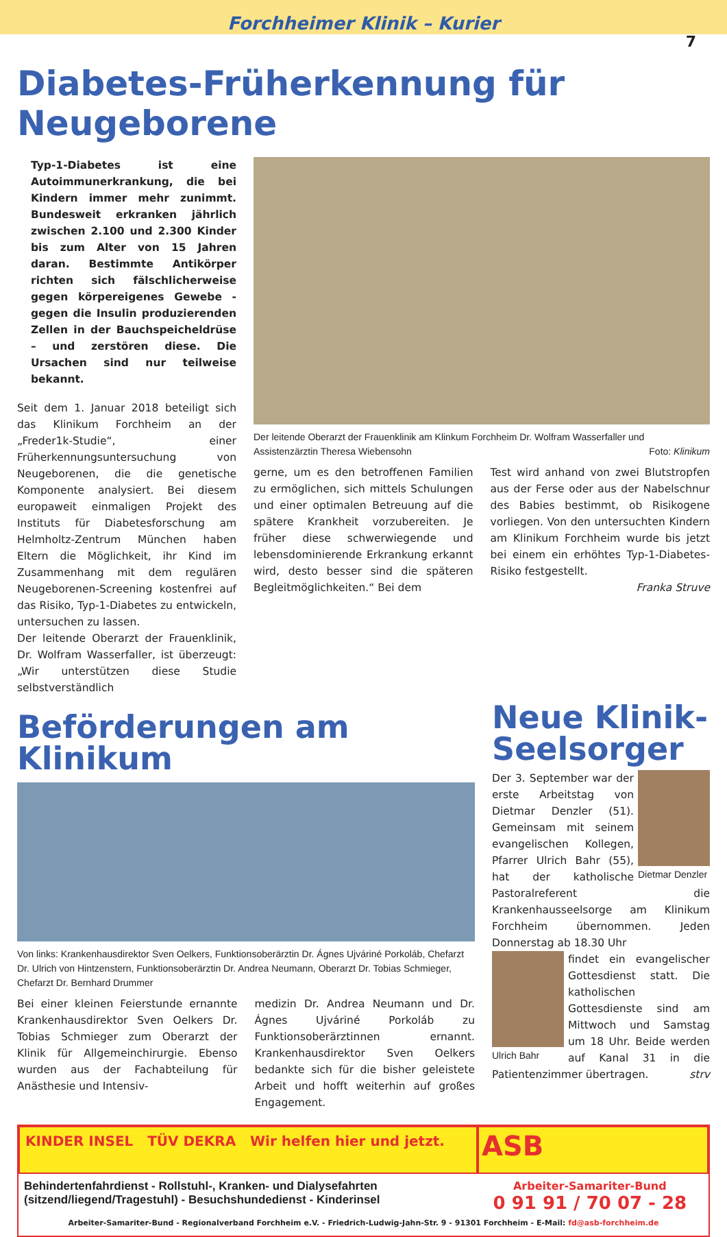Forchheimer Klinik – Kurier
7
Diabetes-Früherkennung für Neugeborene
Typ-1-Diabetes ist eine Autoimmunerkrankung, die bei Kindern immer mehr zunimmt. Bundesweit erkranken jährlich zwischen 2.100 und 2.300 Kinder bis zum Alter von 15 Jahren daran. Bestimmte Antikörper richten sich fälschlicherweise gegen körpereigenes Gewebe - gegen die Insulin produzierenden Zellen in der Bauchspeicheldrüse – und zerstören diese. Die Ursachen sind nur teilweise bekannt.
Seit dem 1. Januar 2018 beteiligt sich das Klinikum Forchheim an der „Freder1k-Studie“, einer Früherkennungsuntersuchung von Neugeborenen, die die genetische Komponente analysiert. Bei diesem europaweit einmaligen Projekt des Instituts für Diabetesforschung am Helmholtz-Zentrum München haben Eltern die Möglichkeit, ihr Kind im Zusammenhang mit dem regulären Neugeborenen-Screening kostenfrei auf das Risiko, Typ-1-Diabetes zu entwickeln, untersuchen zu lassen.
Der leitende Oberarzt der Frauenklinik, Dr. Wolfram Wasserfaller, ist überzeugt: „Wir unterstützen diese Studie selbstverständlich
Der leitende Oberarzt der Frauenklinik am Klinkum Forchheim Dr. Wolfram Wasserfaller und Assistenzärztin Theresa Wiebensohn Foto: Klinikum
gerne, um es den betroffenen Familien zu ermöglichen, sich mittels Schulungen und einer optimalen Betreuung auf die spätere Krankheit vorzubereiten. Je früher diese schwerwiegende und lebensdominierende Erkrankung erkannt wird, desto besser sind die späteren Begleitmöglichkeiten.“ Bei dem
Test wird anhand von zwei Blutstropfen aus der Ferse oder aus der Nabelschnur des Babies bestimmt, ob Risikogene vorliegen. Von den untersuchten Kindern am Klinikum Forchheim wurde bis jetzt bei einem ein erhöhtes Typ-1-Diabetes-Risiko festgestellt.
Franka Struve
Beförderungen am Klinikum
Von links: Krankenhausdirektor Sven Oelkers, Funktionsoberärztin Dr. Ágnes Ujváriné Porkoláb, Chefarzt Dr. Ulrich von Hintzenstern, Funktionsoberärztin Dr. Andrea Neumann, Oberarzt Dr. Tobias Schmieger, Chefarzt Dr. Bernhard Drummer
Bei einer kleinen Feierstunde ernannte Krankenhausdirektor Sven Oelkers Dr. Tobias Schmieger zum Oberarzt der Klinik für Allgemeinchirurgie. Ebenso wurden aus der Fachabteilung für Anästhesie und Intensiv-
medizin Dr. Andrea Neumann und Dr. Ágnes Ujváriné Porkoláb zu Funktionsoberärztinnen ernannt. Krankenhausdirektor Sven Oelkers bedankte sich für die bisher geleistete Arbeit und hofft weiterhin auf großes Engagement.
Neue Klinik-Seelsorger
Dietmar Denzler
Der 3. September war der erste Arbeitstag von Dietmar Denzler (51). Gemeinsam mit seinem evangelischen Kollegen, Pfarrer Ulrich Bahr (55), hat der katholische Pastoralreferent die Krankenhausseelsorge am Klinikum Forchheim übernommen. Jeden Donnerstag ab 18.30 Uhr
Ulrich Bahr
findet ein evangelischer Gottesdienst statt. Die katholischen Gottesdienste sind am Mittwoch und Samstag um 18 Uhr. Beide werden auf Kanal 31 in die Patientenzimmer übertragen. strv
KINDER INSEL TÜV DEKRA Wir helfen hier und jetzt.
ASB
Behindertenfahrdienst - Rollstuhl-, Kranken- und Dialysefahrten (sitzend/liegend/Tragestuhl) - Besuchshundedienst - Kinderinsel
Arbeiter-Samariter-Bund
0 91 91 / 70 07 - 28
Arbeiter-Samariter-Bund - Regionalverband Forchheim e.V. - Friedrich-Ludwig-Jahn-Str. 9 - 91301 Forchheim - E-Mail: fd@asb-forchheim.de